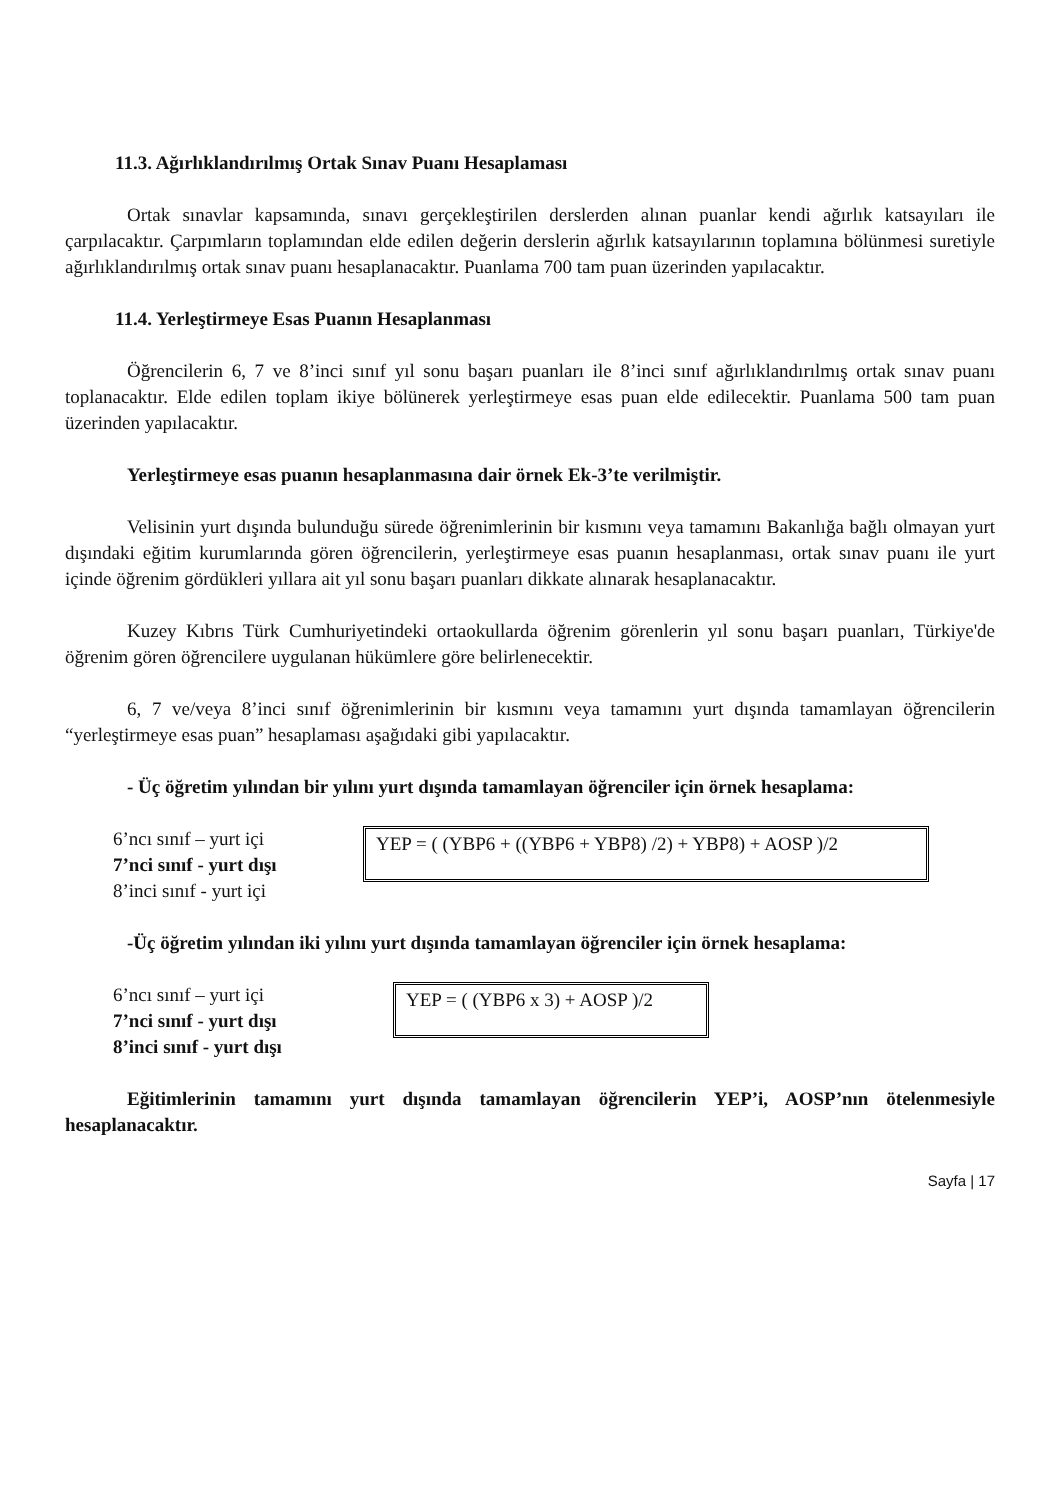11.3. Ağırlıklandırılmış Ortak Sınav Puanı Hesaplaması
Ortak sınavlar kapsamında, sınavı gerçekleştirilen derslerden alınan puanlar kendi ağırlık katsayıları ile çarpılacaktır. Çarpımların toplamından elde edilen değerin derslerin ağırlık katsayılarının toplamına bölünmesi suretiyle ağırlıklandırılmış ortak sınav puanı hesaplanacaktır. Puanlama 700 tam puan üzerinden yapılacaktır.
11.4. Yerleştirmeye Esas Puanın Hesaplanması
Öğrencilerin 6, 7 ve 8’inci sınıf yıl sonu başarı puanları ile 8’inci sınıf ağırlıklandırılmış ortak sınav puanı toplanacaktır. Elde edilen toplam ikiye bölünerek yerleştirmeye esas puan elde edilecektir. Puanlama 500 tam puan üzerinden yapılacaktır.
Yerleştirmeye esas puanın hesaplanmasına dair örnek Ek-3’te verilmiştir.
Velisinin yurt dışında bulunduğu sürede öğrenimlerinin bir kısmını veya tamamını Bakanlığa bağlı olmayan yurt dışındaki eğitim kurumlarında gören öğrencilerin, yerleştirmeye esas puanın hesaplanması, ortak sınav puanı ile yurt içinde öğrenim gördükleri yıllara ait yıl sonu başarı puanları dikkate alınarak hesaplanacaktır.
Kuzey Kıbrıs Türk Cumhuriyetindeki ortaokullarda öğrenim görenlerin yıl sonu başarı puanları, Türkiye'de öğrenim gören öğrencilere uygulanan hükümlere göre belirlenecektir.
6, 7 ve/veya 8’inci sınıf öğrenimlerinin bir kısmını veya tamamını yurt dışında tamamlayan öğrencilerin “yerleştirmeye esas puan” hesaplaması aşağıdaki gibi yapılacaktır.
- Üç öğretim yılından bir yılını yurt dışında tamamlayan öğrenciler için örnek hesaplama:
6’ncı sınıf – yurt içi
7’nci sınıf - yurt dışı
8’inci sınıf - yurt içi
YEP = ( (YBP6 + ((YBP6 + YBP8) /2) + YBP8) + AOSP )/2
-Üç öğretim yılından iki yılını yurt dışında tamamlayan öğrenciler için örnek hesaplama:
6’ncı sınıf – yurt içi
7’nci sınıf - yurt dışı
8’inci sınıf - yurt dışı
YEP = ( (YBP6 x 3) + AOSP )/2
Eğitimlerinin tamamını yurt dışında tamamlayan öğrencilerin YEP’i, AOSP’nın ötelenmesiyle hesaplanacaktır.
Sayfa | 17